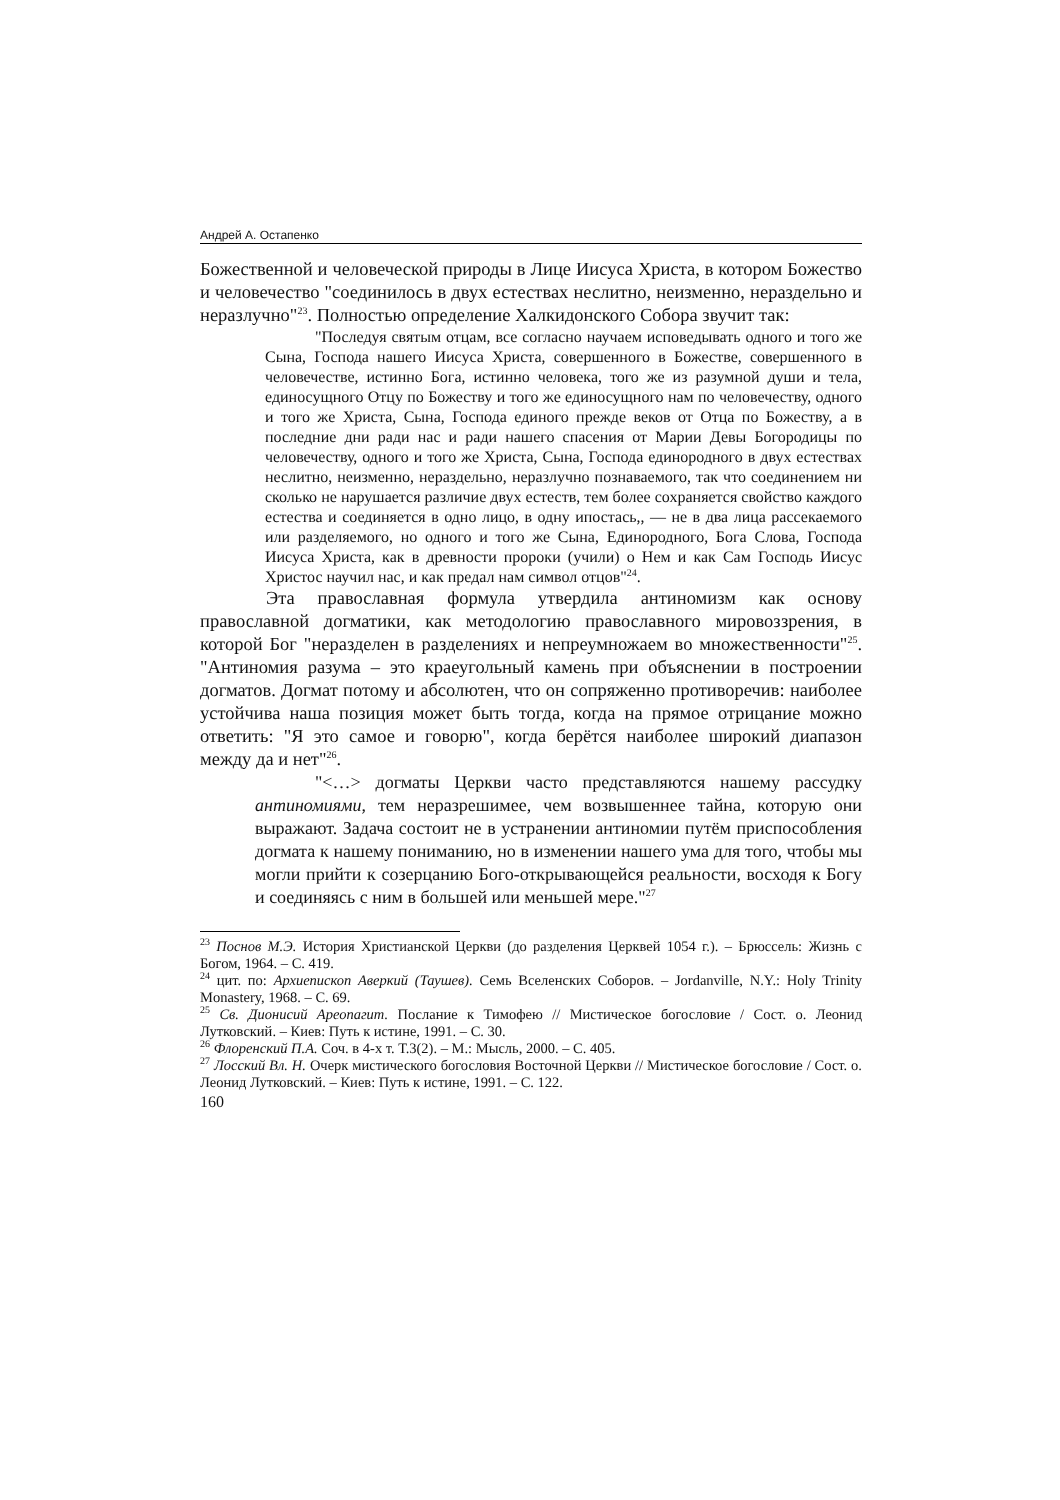Андрей А. Остапенко
Божественной и человеческой природы в Лице Иисуса Христа, в котором Божество и человечество "соединилось в двух естествах неслитно, неизменно, нераздельно и неразлучно"<sup>23</sup>. Полностью определение Халкидонского Собора звучит так:
"Последуя святым отцам, все согласно научаем исповедывать одного и того же Сына, Господа нашего Иисуса Христа, совершенного в Божестве, совершенного в человечестве, истинно Бога, истинно человека, того же из разумной души и тела, единосущного Отцу по Божеству и того же единосущного нам по человечеству, одного и того же Христа, Сына, Господа единого прежде веков от Отца по Божеству, а в последние дни ради нас и ради нашего спасения от Марии Девы Богородицы по человечеству, одного и того же Христа, Сына, Господа единородного в двух естествах неслитно, неизменно, нераздельно, неразлучно познаваемого, так что соединением ни сколько не нарушается различие двух естеств, тем более сохраняется свойство каждого естества и соединяется в одно лицо, в одну ипостась,, — не в два лица рассекаемого или разделяемого, но одного и того же Сына, Единородного, Бога Слова, Господа Иисуса Христа, как в древности пророки (учили) о Нем и как Сам Господь Иисус Христос научил нас, и как предал нам символ отцов"<sup>24</sup>.
Эта православная формула утвердила антиномизм как основу православной догматики, как методологию православного мировоззрения, в которой Бог "неразделен в разделениях и непреумножаем во множественности"<sup>25</sup>. "Антиномия разума – это краеугольный камень при объяснении в построении догматов. Догмат потому и абсолютен, что он сопряженно противоречив: наиболее устойчива наша позиция может быть тогда, когда на прямое отрицание можно ответить: "Я это самое и говорю", когда берётся наиболее широкий диапазон между да и нет"<sup>26</sup>.
"<…> догматы Церкви часто представляются нашему рассудку антиномиями, тем неразрешимее, чем возвышеннее тайна, которую они выражают. Задача состоит не в устранении антиномии путём приспособления догмата к нашему пониманию, но в изменении нашего ума для того, чтобы мы могли прийти к созерцанию Бого-открывающейся реальности, восходя к Богу и соединяясь с ним в большей или меньшей мере."<sup>27</sup>
<sup>23</sup> Поснов М.Э. История Христианской Церкви (до разделения Церквей 1054 г.). – Брюссель: Жизнь с Богом, 1964. – С. 419.
<sup>24</sup> цит. по: Архиепископ Аверкий (Таушев). Семь Вселенских Соборов. – Jordanville, N.Y.: Holy Trinity Monastery, 1968. – С. 69.
<sup>25</sup> Св. Дионисий Ареопагит. Послание к Тимофею // Мистическое богословие / Сост. о. Леонид Лутковский. – Киев: Путь к истине, 1991. – С. 30.
<sup>26</sup> Флоренский П.А. Соч. в 4-х т. Т.3(2). – М.: Мысль, 2000. – С. 405.
<sup>27</sup> Лосский Вл. Н. Очерк мистического богословия Восточной Церкви // Мистическое богословие / Сост. о. Леонид Лутковский. – Киев: Путь к истине, 1991. – С. 122.
160